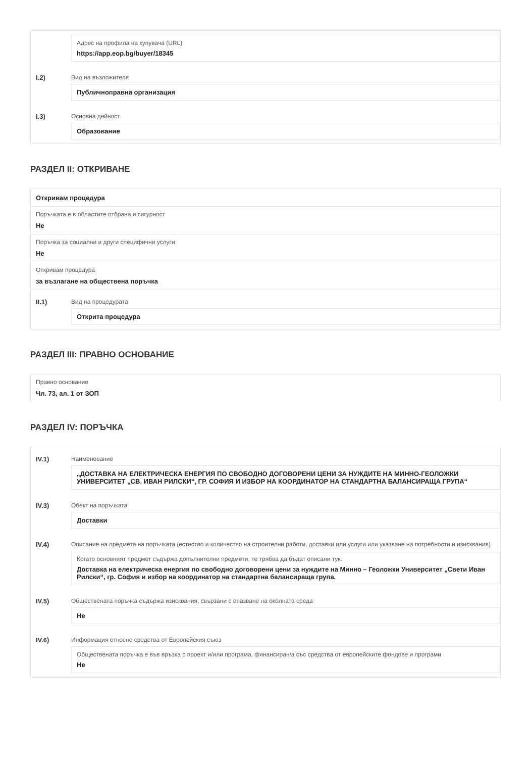Адрес на профила на купувача (URL)
https://app.eop.bg/buyer/18345
I.2) Вид на възложителя
Публичноправна организация
I.3) Основна дейност
Образование
РАЗДЕЛ II: ОТКРИВАНЕ
Откривам процедура
Поръчката е в областите отбрана и сигурност
Не
Поръчка за социални и други специфични услуги
Не
Откривам процедура
за възлагане на обществена поръчка
II.1) Вид на процедурата
Открита процедура
РАЗДЕЛ III: ПРАВНО ОСНОВАНИЕ
Правно основание
Чл. 73, ал. 1 от ЗОП
РАЗДЕЛ IV: ПОРЪЧКА
IV.1) Наименование
„ДОСТАВКА НА ЕЛЕКТРИЧЕСКА ЕНЕРГИЯ ПО СВОБОДНО ДОГОВОРЕНИ ЦЕНИ ЗА НУЖДИТЕ НА МИННО-ГЕОЛОЖКИ УНИВЕРСИТЕТ „СВ. ИВАН РИЛСКИ“, ГР. СОФИЯ И ИЗБОР НА КООРДИНАТОР НА СТАНДАРТНА БАЛАНСИРАЩА ГРУПА“
IV.3) Обект на поръчката
Доставки
IV.4) Описание на предмета на поръчката (естество и количество на строителни работи, доставки или услуги или указване на потребности и изисквания)
Когато основният предмет съдържа допълнителни предмети, те трябва да бъдат описани тук.
Доставка на електрическа енергия по свободно договорени цени за нуждите на Минно – Геоложки Университет „Свети Иван Рилски“, гр. София и избор на координатор на стандартна балансираща група.
IV.5) Обществената поръчка съдържа изисквания, свързани с опазване на околната среда
Не
IV.6) Информация относно средства от Европейския съюз
Обществената поръчка е във връзка с проект и/или програма, финансиран/а със средства от европейските фондове и програми
Не